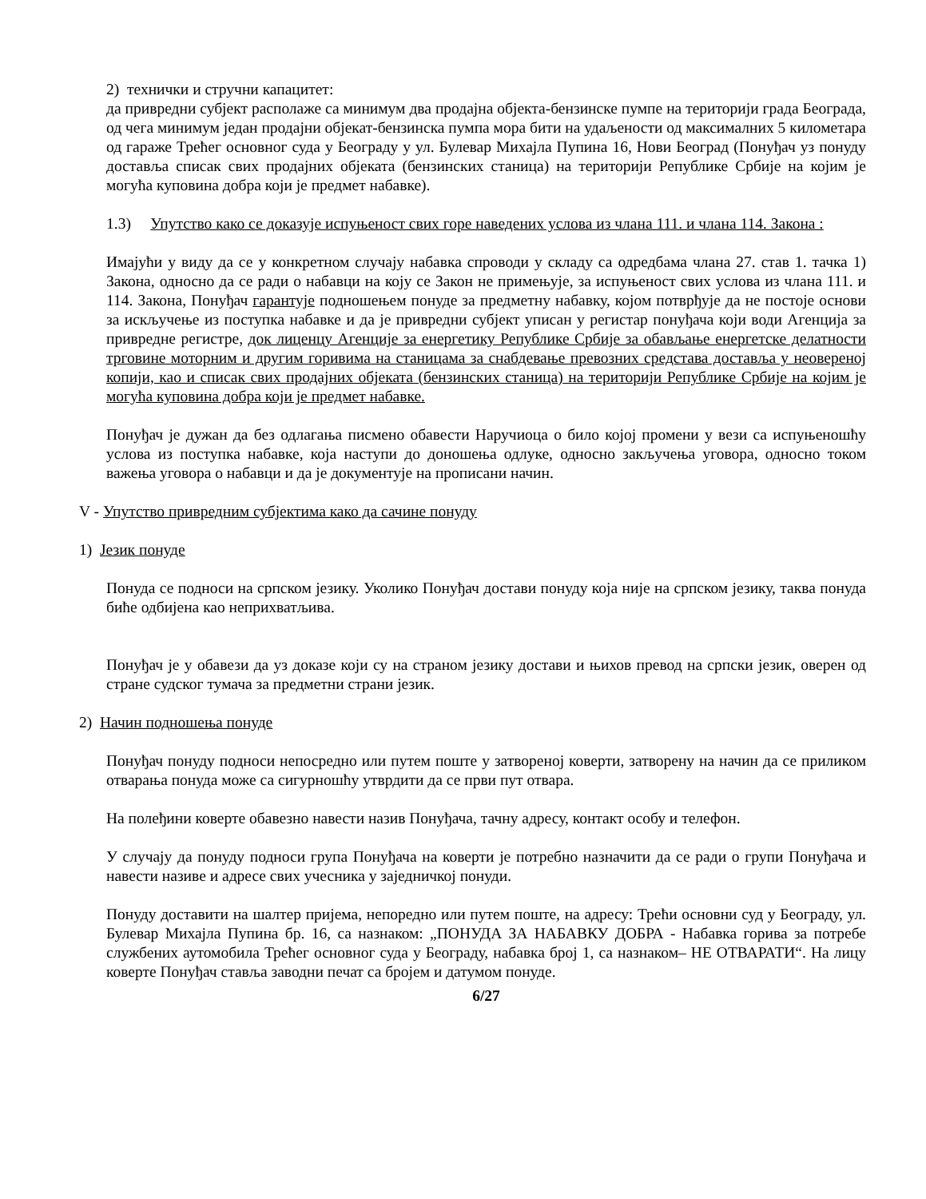2) технички и стручни капацитет:
да привредни субјект располаже са минимум два продајна објекта-бензинске пумпе на територији града Београда, од чега минимум један продајни објекат-бензинска пумпа мора бити на удаљености од максималних 5 километара од гараже Трећег основног суда у Београду у ул. Булевар Михајла Пупина 16, Нови Београд (Понуђач уз понуду доставља списак свих продајних објеката (бензинских станица) на територији Републике Србије на којим је могућа куповина добра који је предмет набавке).
1.3) Упутство како се доказује испуњеност свих горе наведених услова из члана 111. и члана 114. Закона :
Имајући у виду да се у конкретном случају набавка спроводи у складу са одредбама члана 27. став 1. тачка 1) Закона, односно да се ради о набавци на коју се Закон не примењује, за испуњеност свих услова из члана 111. и 114. Закона, Понуђач гарантује подношењем понуде за предметну набавку, којом потврђује да не постоје основи за искључење из поступка набавке и да је привредни субјект уписан у регистар понуђача који води Агенција за привредне регистре, док лиценцу Агенције за енергетику Републике Србије за обављање енергетске делатности трговине моторним и другим горивима на станицама за снабдевање превозних средстава доставља у неовереној копији, као и списак свих продајних објеката (бензинских станица) на територији Републике Србије на којим је могућа куповина добра који је предмет набавке.
Понуђач је дужан да без одлагања писмено обавести Наручиоца о било којој промени у вези са испуњеношћу услова из поступка набавке, која наступи до доношења одлуке, односно закључења уговора, односно током важења уговора о набавци и да је документује на прописани начин.
V - Упутство привредним субјектима како да сачине понуду
1) Језик понуде
Понуда се подноси на српском језику. Уколико Понуђач достави понуду која није на српском језику, таква понуда биће одбијена као неприхватљива.
Понуђач је у обавези да уз доказе који су на страном језику достави и њихов превод на српски језик, оверен од стране судског тумача за предметни страни језик.
2) Начин подношења понуде
Понуђач понуду подноси непосредно или путем поште у затвореној коверти, затворену на начин да се приликом отварања понуда може са сигурношћу утврдити да се први пут отвара.
На полеђини коверте обавезно навести назив Понуђача, тачну адресу, контакт особу и телефон.
У случају да понуду подноси група Понуђача на коверти је потребно назначити да се ради о групи Понуђача и навести називе и адресе свих учесника у заједничкој понуди.
Понуду доставити на шалтер пријема, непоредно или путем поште, на адресу: Трећи основни суд у Београду, ул. Булевар Михајла Пупина бр. 16, са назнаком: „ПОНУДА ЗА НАБАВКУ ДОБРА - Набавка горива за потребе службених аутомобила Трећег основног суда у Београду, набавка број 1, са назнаком– НЕ ОТВАРАТИ“. На лицу коверте Понуђач ставља заводни печат са бројем и датумом понуде.
6/27